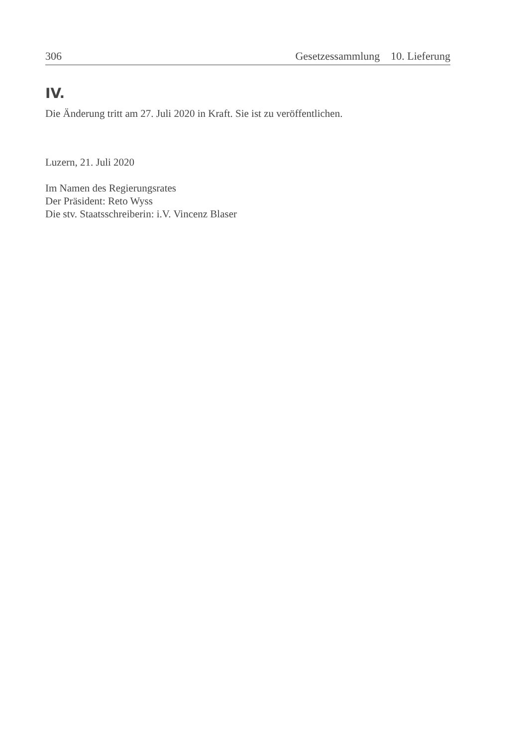306 Gesetzessammlung 10. Lieferung
IV.
Die Änderung tritt am 27. Juli 2020 in Kraft. Sie ist zu veröffentlichen.
Luzern, 21. Juli 2020
Im Namen des Regierungsrates
Der Präsident: Reto Wyss
Die stv. Staatsschreiberin: i.V. Vincenz Blaser